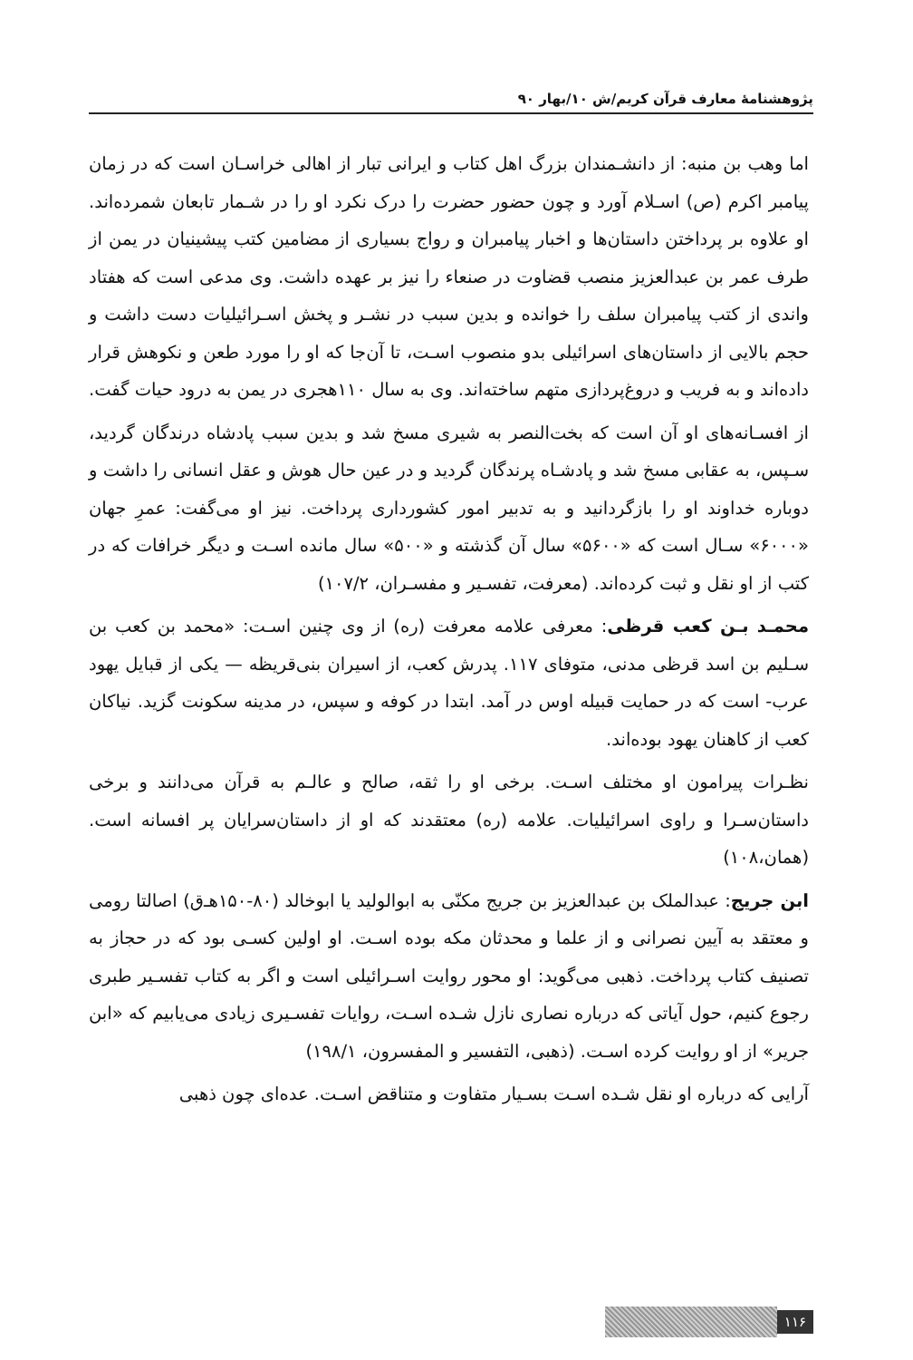پژوهشنامهٔ معارف قرآن کریم/ش ۱۰/بهار ۹۰
اما وهب بن منبه: از دانشـمندان بزرگ اهل کتاب و ایرانی تبار از اهالی خراسـان است که در زمان پیامبر اکرم (ص) اسـلام آورد و چون حضور حضرت را درک نکرد او را در شـمار تابعان شمرده‌اند. او علاوه بر پرداختن داستان‌ها و اخبار پیامبران و رواج بسیاری از مضامین کتب پیشینیان در یمن از طرف عمر بن عبدالعزیز منصب قضاوت در صنعاء را نیز بر عهده داشت. وی مدعی است که هفتاد واندی از کتب پیامبران سلف را خوانده و بدین سبب در نشـر و پخش اسـرائیلیات دست داشت و حجم بالایی از داستان‌های اسرائیلی بدو منصوب اسـت، تا آن‌جا که او را مورد طعن و نکوهش قرار داده‌اند و به فریب و دروغ‌پردازی متهم ساخته‌اند. وی به سال ۱۱۰هجری در یمن به درود حیات گفت.
از افسـانه‌های او آن است که بخت‌النصر به شیری مسخ شد و بدین سبب پادشاه درندگان گردید، سـپس، به عقابی مسخ شد و پادشـاه پرندگان گردید و در عین حال هوش و عقل انسانی را داشت و دوباره خداوند او را بازگردانید و به تدبیر امور کشورداری پرداخت. نیز او می‌گفت: عمرِ جهان «۶۰۰۰» سـال است که «۵۶۰۰» سال آن گذشته و «۵۰۰» سال مانده اسـت و دیگر خرافات که در کتب از او نقل و ثبت کرده‌اند. (معرفت، تفسـیر و مفسـران، ۱۰۷/۲)
محمـد بـن کعب قرظی: معرفی علامه معرفت (ره) از وی چنین اسـت: «محمد بن کعب بن سـلیم بن اسد قرظی مدنی، متوفای ۱۱۷. پدرش کعب، از اسیران بنی‌قریظه — یکی از قبایل یهود عرب- است که در حمایت قبیله اوس در آمد. ابتدا در کوفه و سپس، در مدینه سکونت گزید. نیاکان کعب از کاهنان یهود بوده‌اند.
نظـرات پیرامون او مختلف اسـت. برخی او را ثقه، صالح و عالـم به قرآن می‌دانند و برخی داستان‌سـرا و راوی اسرائیلیات. علامه (ره) معتقدند که او از داستان‌سرایان پر افسانه است. (همان،۱۰۸)
ابن جریج: عبدالملک بن عبدالعزیز بن جریج مکنّی به ابوالولید یا ابوخالد (۸۰-۱۵۰هـ‌ق) اصالتا رومی و معتقد به آیین نصرانی و از علما و محدثان مکه بوده اسـت. او اولین کسـی بود که در حجاز به تصنیف کتاب پرداخت. ذهبی می‌گوید: او محور روایت اسـرائیلی است و اگر به کتاب تفسـیر طبری رجوع کنیم، حول آیاتی که درباره نصاری نازل شـده اسـت، روایات تفسـیری زیادی می‌یابیم که «ابن جریر» از او روایت کرده اسـت. (ذهبی، التفسیر و المفسرون، ۱۹۸/۱)
آرایی که درباره او نقل شـده اسـت بسـیار متفاوت و متناقض اسـت. عده‌ای چون ذهبی
۱۱۶